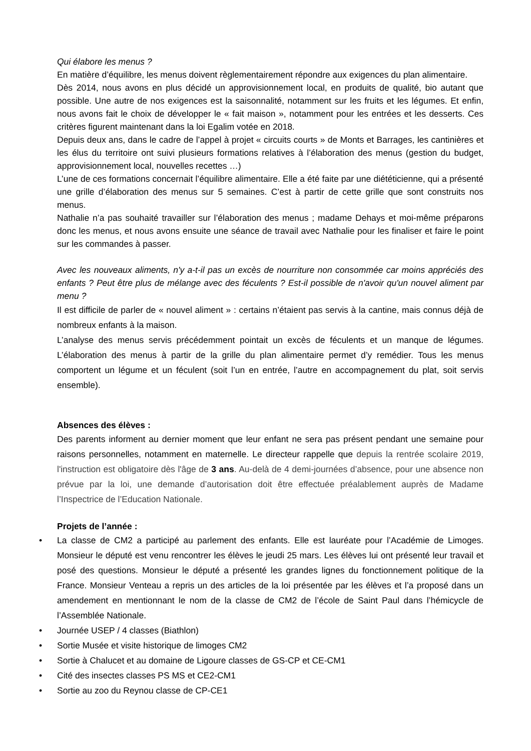Qui élabore les menus ?
En matière d’équilibre, les menus doivent règlementairement répondre aux exigences du plan alimentaire.
Dès 2014, nous avons en plus décidé un approvisionnement local, en produits de qualité, bio autant que possible. Une autre de nos exigences est la saisonnalité, notamment sur les fruits et les légumes. Et enfin, nous avons fait le choix de développer le « fait maison », notamment pour les entrées et les desserts. Ces critères figurent maintenant dans la loi Egalim votée en 2018.
Depuis deux ans, dans le cadre de l’appel à projet « circuits courts » de Monts et Barrages, les cantinières et les élus du territoire ont suivi plusieurs formations relatives à l’élaboration des menus (gestion du budget, approvisionnement local, nouvelles recettes …)
L’une de ces formations concernait l’équilibre alimentaire. Elle a été faite par une diététicienne, qui a présenté une grille d’élaboration des menus sur 5 semaines. C’est à partir de cette grille que sont construits nos menus.
Nathalie n’a pas souhaité travailler sur l’élaboration des menus ; madame Dehays et moi-même préparons donc les menus, et nous avons ensuite une séance de travail avec Nathalie pour les finaliser et faire le point sur les commandes à passer.
Avec les nouveaux aliments, n'y a-t-il pas un excès de nourriture non consommée car moins appréciés des enfants ? Peut être plus de mélange avec des féculents ? Est-il possible de n'avoir qu'un nouvel aliment par menu ?
Il est difficile de parler de « nouvel aliment » : certains n’étaient pas servis à la cantine, mais connus déjà de nombreux enfants à la maison.
L’analyse des menus servis précédemment pointait un excès de féculents et un manque de légumes. L’élaboration des menus à partir de la grille du plan alimentaire permet d’y remédier. Tous les menus comportent un légume et un féculent (soit l’un en entrée, l’autre en accompagnement du plat, soit servis ensemble).
Absences des élèves :
Des parents informent au dernier moment que leur enfant ne sera pas présent pendant une semaine pour raisons personnelles, notamment en maternelle. Le directeur rappelle que depuis la rentrée scolaire 2019, l'instruction est obligatoire dès l'âge de 3 ans. Au-delà de 4 demi-journées d’absence, pour une absence non prévue par la loi, une demande d’autorisation doit être effectuée préalablement auprès de Madame l’Inspectrice de l’Education Nationale.
Projets de l’année :
• La classe de CM2 a participé au parlement des enfants. Elle est lauréate pour l’Académie de Limoges. Monsieur le député est venu rencontrer les élèves le jeudi 25 mars. Les élèves lui ont présenté leur travail et posé des questions. Monsieur le député a présenté les grandes lignes du fonctionnement politique de la France. Monsieur Venteau a repris un des articles de la loi présentée par les élèves et l’a proposé dans un amendement en mentionnant le nom de la classe de CM2 de l’école de Saint Paul dans l’hémicycle de l’Assemblée Nationale.
• Journée USEP / 4 classes (Biathlon)
• Sortie Musée et visite historique de limoges CM2
• Sortie à Chalucet et au domaine de Ligoure classes de GS-CP et CE-CM1
• Cité des insectes classes PS MS et CE2-CM1
• Sortie au zoo du Reynou classe de CP-CE1